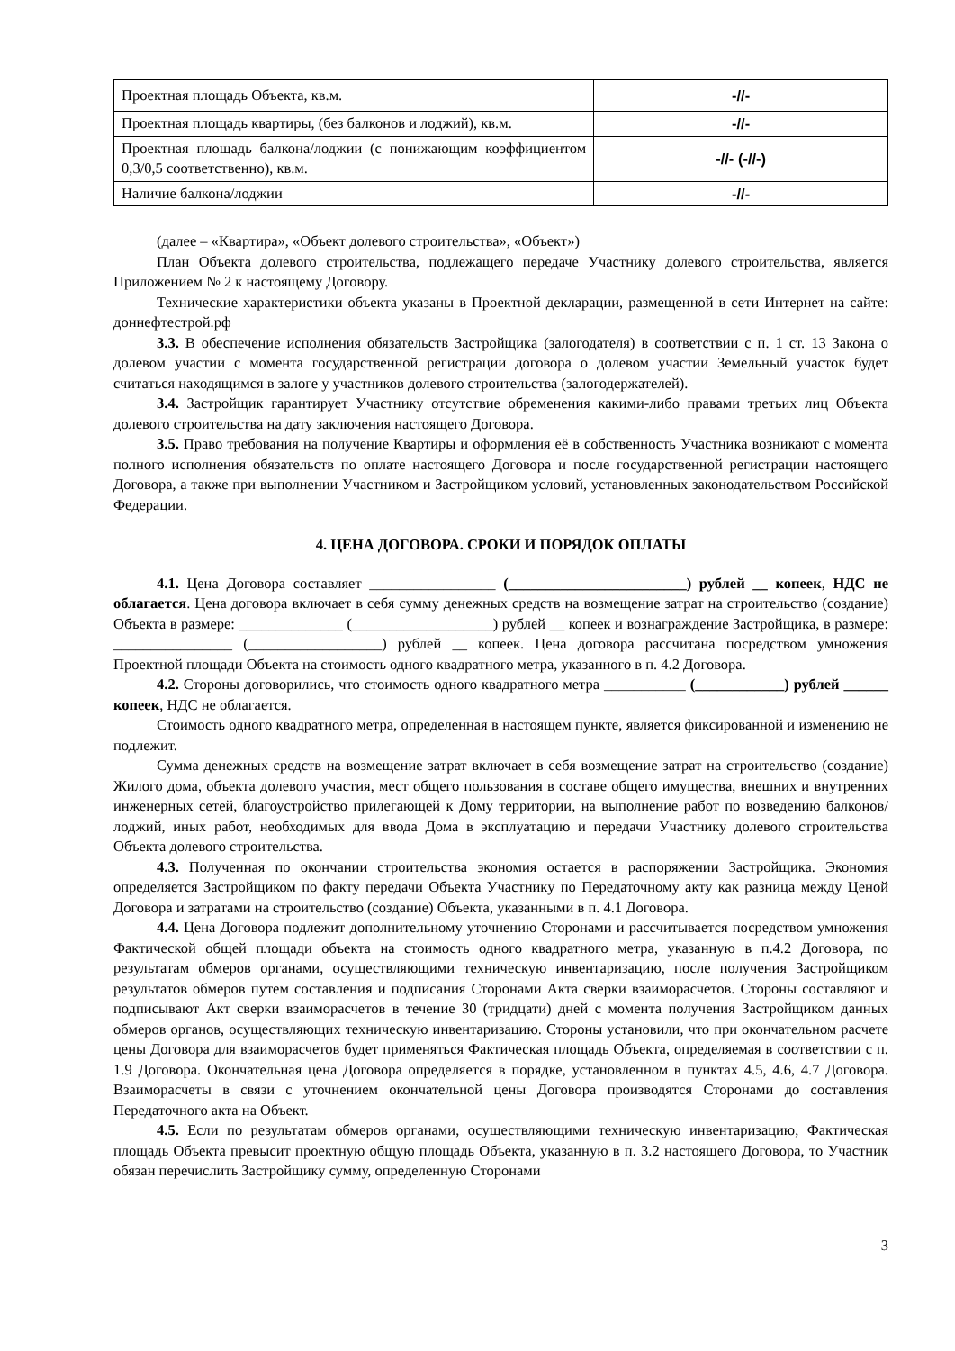| Проектная площадь Объекта, кв.м. | -//- |
| Проектная площадь квартиры, (без балконов и лоджий), кв.м. | -//- |
| Проектная площадь балкона/лоджии (с понижающим коэффициентом 0,3/0,5 соответственно), кв.м. | -//- (-//-) |
| Наличие балкона/лоджии | -//- |
(далее – «Квартира», «Объект долевого строительства», «Объект»)
План Объекта долевого строительства, подлежащего передаче Участнику долевого строительства, является Приложением № 2 к настоящему Договору.
Технические характеристики объекта указаны в Проектной декларации, размещенной в сети Интернет на сайте: доннефтестрой.рф
3.3. В обеспечение исполнения обязательств Застройщика (залогодателя) в соответствии с п. 1 ст. 13 Закона о долевом участии с момента государственной регистрации договора о долевом участии Земельный участок будет считаться находящимся в залоге у участников долевого строительства (залогодержателей).
3.4. Застройщик гарантирует Участнику отсутствие обременения какими-либо правами третьих лиц Объекта долевого строительства на дату заключения настоящего Договора.
3.5. Право требования на получение Квартиры и оформления её в собственность Участника возникают с момента полного исполнения обязательств по оплате настоящего Договора и после государственной регистрации настоящего Договора, а также при выполнении Участником и Застройщиком условий, установленных законодательством Российской Федерации.
4. ЦЕНА ДОГОВОРА. СРОКИ И ПОРЯДОК ОПЛАТЫ
4.1. Цена Договора составляет _________________ (________________________) рублей __ копеек, НДС не облагается. Цена договора включает в себя сумму денежных средств на возмещение затрат на строительство (создание) Объекта в размере: ______________ (___________________) рублей __ копеек и вознаграждение Застройщика, в размере: ________________ (__________________) рублей __ копеек. Цена договора рассчитана посредством умножения Проектной площади Объекта на стоимость одного квадратного метра, указанного в п. 4.2 Договора.
4.2. Стороны договорились, что стоимость одного квадратного метра ___________ (____________) рублей ______ копеек, НДС не облагается.
Стоимость одного квадратного метра, определенная в настоящем пункте, является фиксированной и изменению не подлежит.
Сумма денежных средств на возмещение затрат включает в себя возмещение затрат на строительство (создание) Жилого дома, объекта долевого участия, мест общего пользования в составе общего имущества, внешних и внутренних инженерных сетей, благоустройство прилегающей к Дому территории, на выполнение работ по возведению балконов/лоджий, иных работ, необходимых для ввода Дома в эксплуатацию и передачи Участнику долевого строительства Объекта долевого строительства.
4.3. Полученная по окончании строительства экономия остается в распоряжении Застройщика. Экономия определяется Застройщиком по факту передачи Объекта Участнику по Передаточному акту как разница между Ценой Договора и затратами на строительство (создание) Объекта, указанными в п. 4.1 Договора.
4.4. Цена Договора подлежит дополнительному уточнению Сторонами и рассчитывается посредством умножения Фактической общей площади объекта на стоимость одного квадратного метра, указанную в п.4.2 Договора, по результатам обмеров органами, осуществляющими техническую инвентаризацию, после получения Застройщиком результатов обмеров путем составления и подписания Сторонами Акта сверки взаиморасчетов. Стороны составляют и подписывают Акт сверки взаиморасчетов в течение 30 (тридцати) дней с момента получения Застройщиком данных обмеров органов, осуществляющих техническую инвентаризацию. Стороны установили, что при окончательном расчете цены Договора для взаиморасчетов будет применяться Фактическая площадь Объекта, определяемая в соответствии с п. 1.9 Договора. Окончательная цена Договора определяется в порядке, установленном в пунктах 4.5, 4.6, 4.7 Договора. Взаиморасчеты в связи с уточнением окончательной цены Договора производятся Сторонами до составления Передаточного акта на Объект.
4.5. Если по результатам обмеров органами, осуществляющими техническую инвентаризацию, Фактическая площадь Объекта превысит проектную общую площадь Объекта, указанную в п. 3.2 настоящего Договора, то Участник обязан перечислить Застройщику сумму, определенную Сторонами
3